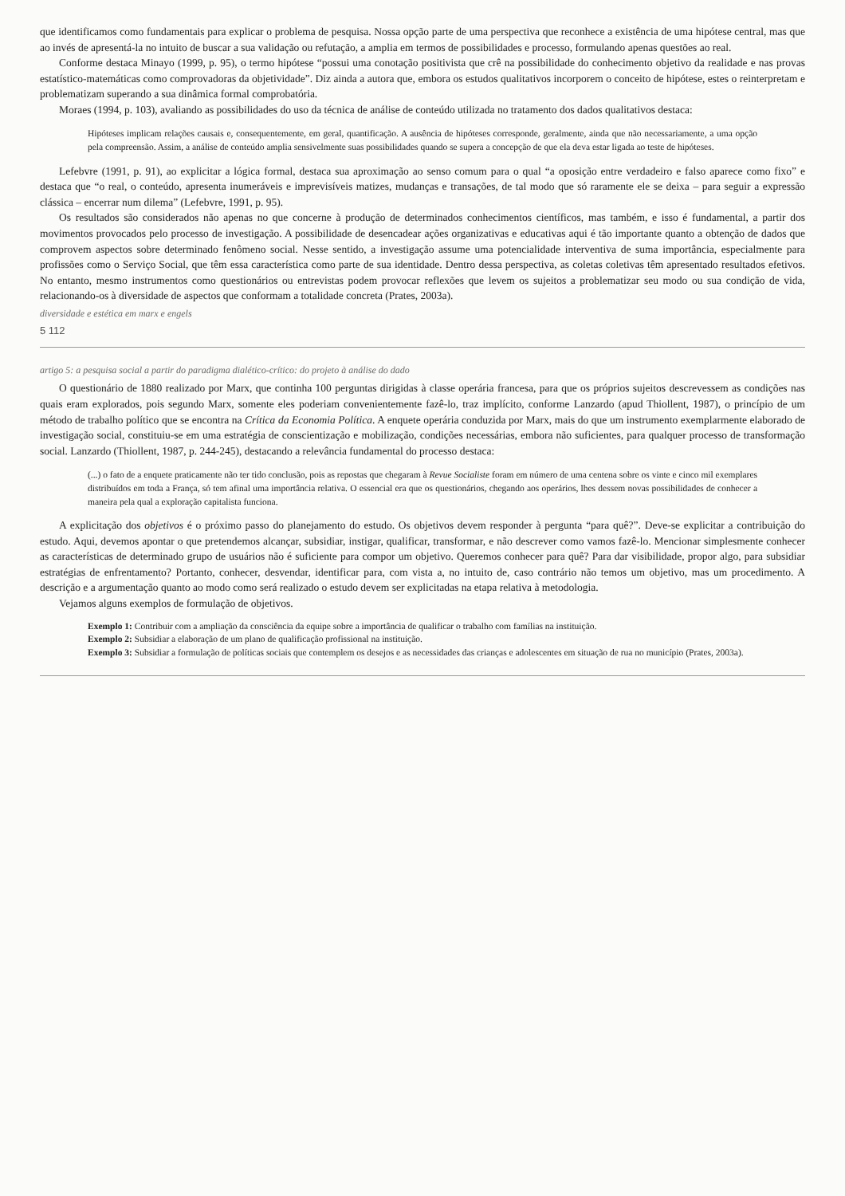que identificamos como fundamentais para explicar o problema de pesquisa. Nossa opção parte de uma perspectiva que reconhece a existência de uma hipótese central, mas que ao invés de apresentá-la no intuito de buscar a sua validação ou refutação, a amplia em termos de possibilidades e processo, formulando apenas questões ao real.
Conforme destaca Minayo (1999, p. 95), o termo hipótese “possui uma conotação positivista que crê na possibilidade do conhecimento objetivo da realidade e nas provas estatístico-matemáticas como comprovadoras da objetividade”. Diz ainda a autora que, embora os estudos qualitativos incorporem o conceito de hipótese, estes o reinterpretam e problematizam superando a sua dinâmica formal comprobatória.
Moraes (1994, p. 103), avaliando as possibilidades do uso da técnica de análise de conteúdo utilizada no tratamento dos dados qualitativos destaca:
Hipóteses implicam relações causais e, consequentemente, em geral, quantificação. A ausência de hipóteses corresponde, geralmente, ainda que não necessariamente, a uma opção pela compreensão. Assim, a análise de conteúdo amplia sensivelmente suas possibilidades quando se supera a concepção de que ela deva estar ligada ao teste de hipóteses.
Lefebvre (1991, p. 91), ao explicitar a lógica formal, destaca sua aproximação ao senso comum para o qual “a oposição entre verdadeiro e falso aparece como fixo” e destaca que “o real, o conteúdo, apresenta inumeráveis e imprevisíveis matizes, mudanças e transações, de tal modo que só raramente ele se deixa – para seguir a expressão clássica – encerrar num dilema” (Lefebvre, 1991, p. 95).
Os resultados são considerados não apenas no que concerne à produção de determinados conhecimentos científicos, mas também, e isso é fundamental, a partir dos movimentos provocados pelo processo de investigação. A possibilidade de desencadear ações organizativas e educativas aqui é tão importante quanto a obtenção de dados que comprovem aspectos sobre determinado fenômeno social. Nesse sentido, a investigação assume uma potencialidade interventiva de suma importância, especialmente para profissões como o Serviço Social, que têm essa característica como parte de sua identidade. Dentro dessa perspectiva, as coletas coletivas têm apresentado resultados efetivos. No entanto, mesmo instrumentos como questionários ou entrevistas podem provocar reflexões que levem os sujeitos a problematizar seu modo ou sua condição de vida, relacionando-os à diversidade de aspectos que conformam a totalidade concreta (Prates, 2003a).
diversidade e estética em marx e engels
5 112
artigo 5: a pesquisa social a partir do paradigma dialético-crítico: do projeto à análise do dado
O questionário de 1880 realizado por Marx, que continha 100 perguntas dirigidas à classe operária francesa, para que os próprios sujeitos descrevessem as condições nas quais eram explorados, pois segundo Marx, somente eles poderiam convenientemente fazê-lo, traz implícito, conforme Lanzardo (apud Thiollent, 1987), o princípio de um método de trabalho político que se encontra na Crítica da Economia Política. A enquete operária conduzida por Marx, mais do que um instrumento exemplarmente elaborado de investigação social, constituiu-se em uma estratégia de conscientização e mobilização, condições necessárias, embora não suficientes, para qualquer processo de transformação social. Lanzardo (Thiollent, 1987, p. 244-245), destacando a relevância fundamental do processo destaca:
(...) o fato de a enquete praticamente não ter tido conclusão, pois as repostas que chegaram à Revue Socialiste foram em número de uma centena sobre os vinte e cinco mil exemplares distribuídos em toda a França, só tem afinal uma importância relativa. O essencial era que os questionários, chegando aos operários, lhes dessem novas possibilidades de conhecer a maneira pela qual a exploração capitalista funciona.
A explicitação dos objetivos é o próximo passo do planejamento do estudo. Os objetivos devem responder à pergunta “para quê?”. Deve-se explicitar a contribuição do estudo. Aqui, devemos apontar o que pretendemos alcançar, subsidiar, instigar, qualificar, transformar, e não descrever como vamos fazê-lo. Mencionar simplesmente conhecer as características de determinado grupo de usuários não é suficiente para compor um objetivo. Queremos conhecer para quê? Para dar visibilidade, propor algo, para subsidiar estratégias de enfrentamento? Portanto, conhecer, desvendar, identificar para, com vista a, no intuito de, caso contrário não temos um objetivo, mas um procedimento. A descrição e a argumentação quanto ao modo como será realizado o estudo devem ser explicitadas na etapa relativa à metodologia.
Vejamos alguns exemplos de formulação de objetivos.
Exemplo 1: Contribuir com a ampliação da consciência da equipe sobre a importância de qualificar o trabalho com famílias na instituição.
Exemplo 2: Subsidiar a elaboração de um plano de qualificação profissional na instituição.
Exemplo 3: Subsidiar a formulação de políticas sociais que contemplem os desejos e as necessidades das crianças e adolescentes em situação de rua no município (Prates, 2003a).